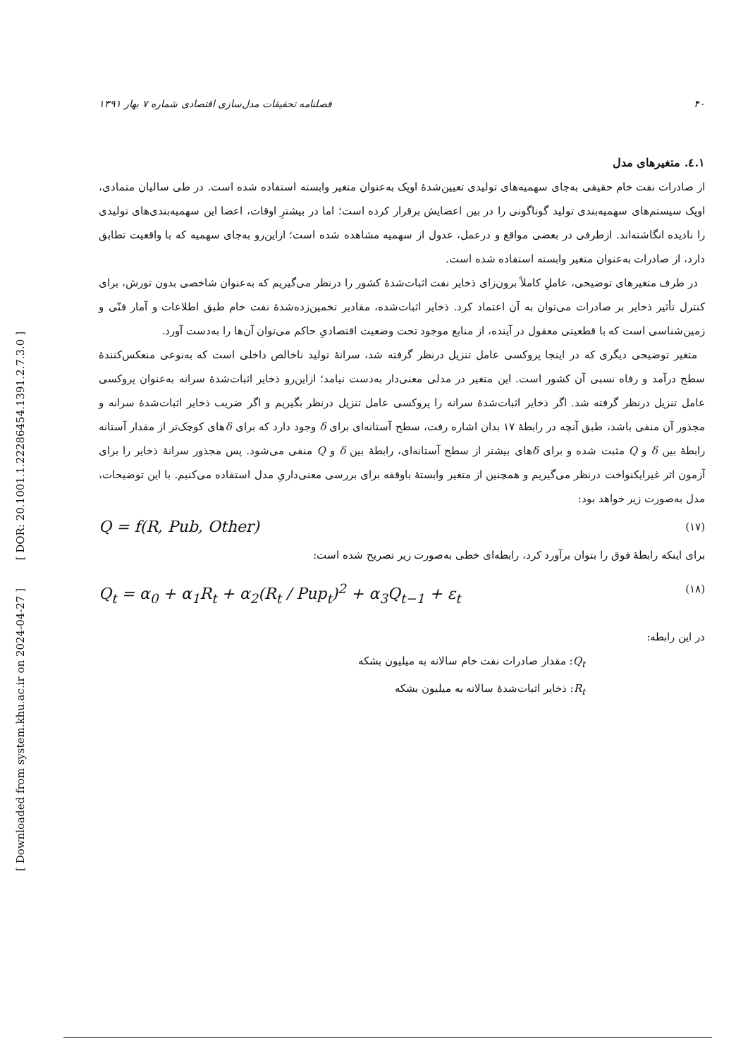[ DOR: 20.1001.1.22286454.1391.2.7.3.0 ]
[ Downloaded from system.khu.ac.ir on 2024-04-27 ]
۴۰ فصلنامه تحقیقات مدل‌سازی اقتصادی شماره ۷ بهار ۱۳۹۱
۱.٤. متغیرهای مدل
از صادرات نفت خام حقیقی به‌جای سهمیه‌های تولیدی تعیین‌شدهٔ اوپک به‌عنوان متغیر وابسته استفاده شده است. در طی سالیان متمادی، اوپک سیستم‌های سهمیه‌بندی تولید گوناگونی را در بین اعضایش برقرار کرده است؛ اما در بیشترِ اوقات، اعضا این سهمیه‌بندی‌های تولیدی را نادیده انگاشته‌اند. ازطرفی در بعضی مواقع و درعمل، عدول از سهمیه مشاهده شده است؛ ازاین‌رو به‌جای سهمیه که با واقعیت تطابق دارد، از صادرات به‌عنوان متغیر وابسته استفاده شده است.
در طرف متغیرهای توضیحی، عاملِ کاملاً برون‌زای ذخایر نفت اثبات‌شدهٔ کشور را درنظر می‌گیریم که به‌عنوان شاخصی بدون تورش، برای کنترل تأثیر ذخایر بر صادرات می‌توان به آن اعتماد کرد. ذخایر اثبات‌شده، مقادیر تخمین‌زده‌شدهٔ نفت خام طبق اطلاعات و آمار فنّی و زمین‌شناسی است که با قطعیتی معقول در آینده، از منابع موجود تحت وضعیت اقتصادیِ حاکم می‌توان آن‌ها را به‌دست آورد.
متغیر توضیحی دیگری که در اینجا پروکسی عامل تنزیل درنظر گرفته شد، سرانهٔ تولید ناخالص داخلی است که به‌نوعی منعکس‌کنندهٔ سطح درآمد و رفاه نسبی آن کشور است. این متغیر در مدلی معنی‌دار به‌دست نیامد؛ ازاین‌رو ذخایر اثبات‌شدهٔ سرانه به‌عنوان پروکسی عامل تنزیل درنظر گرفته شد. اگر ذخایر اثبات‌شدهٔ سرانه را پروکسی عامل تنزیل درنظر بگیریم و اگر ضریب ذخایر اثبات‌شدهٔ سرانه و مجذور آن منفی باشد، طبق آنچه در رابطهٔ ۱۷ بدان اشاره رفت، سطح آستانه‌ای برای δ وجود دارد که برای δهای کوچک‌تر از مقدار آستانه رابطهٔ بین δ و Q مثبت شده و برای δهای بیشتر از سطح آستانه‌ای، رابطهٔ بین δ و Q منفی می‌شود. پس مجذور سرانهٔ ذخایر را برای آزمون اثر غیرایکنواخت درنظر می‌گیریم و همچنین از متغیر وابستهٔ باوقفه برای بررسی معنی‌داریِ مدل استفاده می‌کنیم. با این توضیحات، مدل به‌صورت زیر خواهد بود:
Q = f(R, Pub, Other) (۱۷)
برای اینکه رابطهٔ فوق را بتوان برآورد کرد، رابطه‌ای خطی به‌صورت زیر تصریح شده است:
Q<sub>t</sub> = α<sub>0</sub> + α<sub>1</sub>R<sub>t</sub> + α<sub>2</sub>(R<sub>t</sub> / Pup<sub>t</sub>)<sup>2</sup> + α<sub>3</sub>Q<sub>t−1</sub> + ε<sub>t</sub> (۱۸)
در این رابطه:
Q<sub>t</sub>: مقدار صادرات نفت خام سالانه به میلیون بشکه
R<sub>t</sub>: ذخایر اثبات‌شدهٔ سالانه به میلیون بشکه